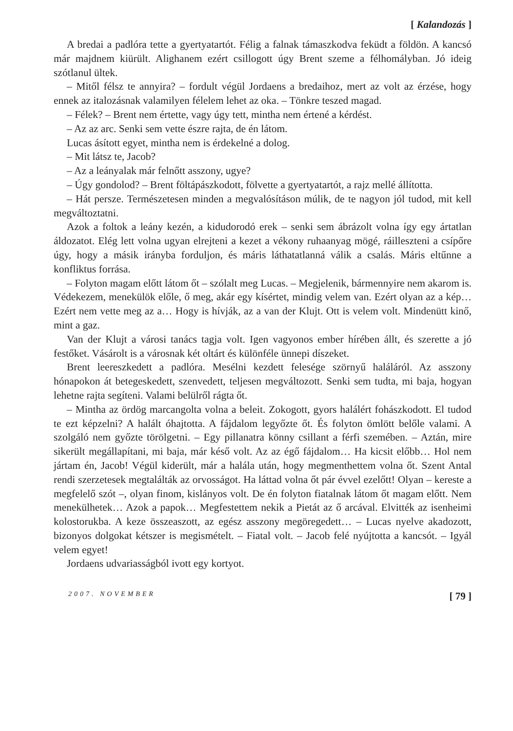[ Kalandozás ]
A bredai a padlóra tette a gyertyatartót. Félig a falnak támaszkodva feküdt a földön. A kancsó már majdnem kiürült. Alighanem ezért csillogott úgy Brent szeme a félhomályban. Jó ideig szótlanul ültek.
– Mitől félsz te annyira? – fordult végül Jordaens a bredaihoz, mert az volt az érzése, hogy ennek az italozásnak valamilyen félelem lehet az oka. – Tönkre teszed magad.
– Félek? – Brent nem értette, vagy úgy tett, mintha nem értené a kérdést.
– Az az arc. Senki sem vette észre rajta, de én látom.
Lucas ásított egyet, mintha nem is érdekelné a dolog.
– Mit látsz te, Jacob?
– Az a leányalak már felnőtt asszony, ugye?
– Úgy gondolod? – Brent föltápászkodott, fölvette a gyertyatartót, a rajz mellé állította.
– Hát persze. Természetesen minden a megvalósításon múlik, de te nagyon jól tudod, mit kell megváltoztatni.
Azok a foltok a leány kezén, a kidudorodó erek – senki sem ábrázolt volna így egy ártatlan áldozatot. Elég lett volna ugyan elrejteni a kezet a vékony ruhaanyag mögé, ráilleszteni a csípőre úgy, hogy a másik irányba forduljon, és máris láthatatlanná válik a csalás. Máris eltűnne a konfliktus forrása.
– Folyton magam előtt látom őt – szólalt meg Lucas. – Megjelenik, bármennyire nem akarom is. Védekezem, menekülök előle, ő meg, akár egy kísértet, mindig velem van. Ezért olyan az a kép… Ezért nem vette meg az a… Hogy is hívják, az a van der Klujt. Ott is velem volt. Mindenütt kinő, mint a gaz.
Van der Klujt a városi tanács tagja volt. Igen vagyonos ember hírében állt, és szerette a jó festőket. Vásárolt is a városnak két oltárt és különféle ünnepi díszeket.
Brent leereszkedett a padlóra. Mesélni kezdett felesége szörnyű haláláról. Az asszony hónapokon át betegeskedett, szenvedett, teljesen megváltozott. Senki sem tudta, mi baja, hogyan lehetne rajta segíteni. Valami belülről rágta őt.
– Mintha az ördög marcangolta volna a beleit. Zokogott, gyors halálért fohászkodott. El tudod te ezt képzelni? A halált óhajtotta. A fájdalom legyőzte őt. És folyton ömlött belőle valami. A szolgáló nem győzte törölgetni. – Egy pillanatra könny csillant a férfi szemében. – Aztán, mire sikerült megállapítani, mi baja, már késő volt. Az az égő fájdalom… Ha kicsit előbb… Hol nem jártam én, Jacob! Végül kiderült, már a halála után, hogy megmenthettem volna őt. Szent Antal rendi szerzetesek megtalálták az orvosságot. Ha láttad volna őt pár évvel ezelőtt! Olyan – kereste a megfelelő szót –, olyan finom, kislányos volt. De én folyton fiatalnak látom őt magam előtt. Nem menekülhetek… Azok a papok… Megfestettem nekik a Pietát az ő arcával. Elvitték az isenheimi kolostorukba. A keze összeaszott, az egész asszony megöregedett… – Lucas nyelve akadozott, bizonyos dolgokat kétszer is megismételt. – Fiatal volt. – Jacob felé nyújtotta a kancsót. – Igyál velem egyet!
Jordaens udvariasságból ivott egy kortyot.
2007. NOVEMBER [ 79 ]